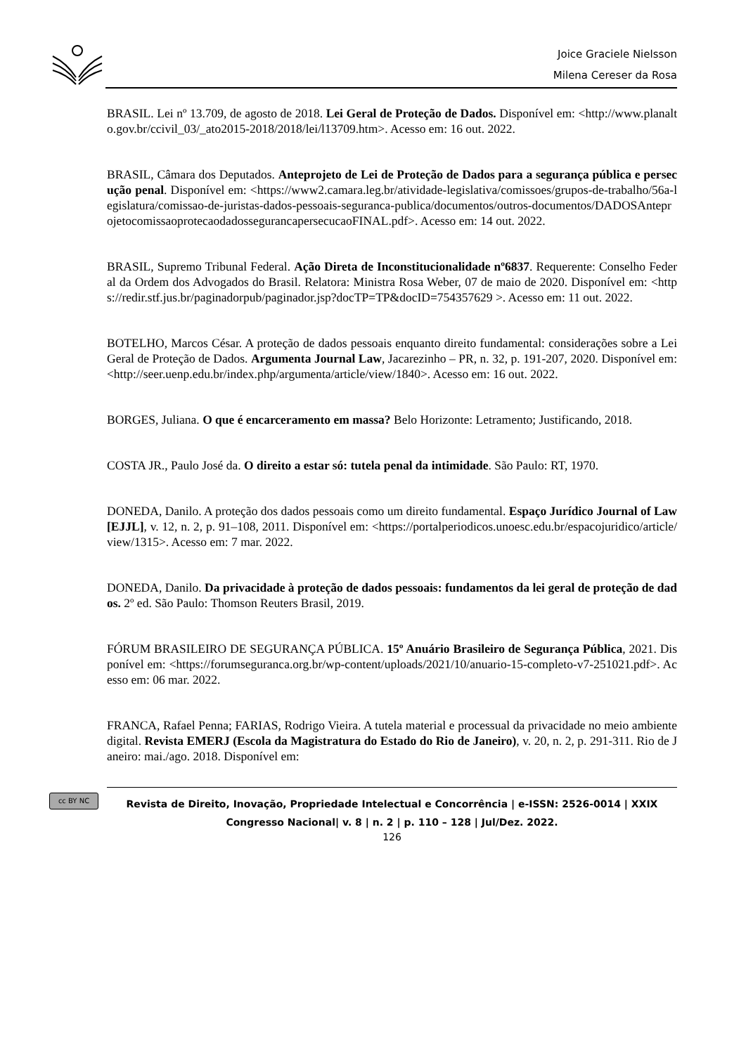Joice Graciele Nielsson
Milena Cereser da Rosa
BRASIL. Lei nº 13.709, de agosto de 2018. Lei Geral de Proteção de Dados. Disponível em: <http://www.planalto.gov.br/ccivil_03/_ato2015-2018/2018/lei/l13709.htm>. Acesso em: 16 out. 2022.
BRASIL, Câmara dos Deputados. Anteprojeto de Lei de Proteção de Dados para a segurança pública e persecução penal. Disponível em: <https://www2.camara.leg.br/atividade-legislativa/comissoes/grupos-de-trabalho/56a-legislatura/comissao-de-juristas-dados-pessoais-seguranca-publica/documentos/outros-documentos/DADOSAnteprojetocomissaoprotecaodadossegurancapersecucaoFINAL.pdf>. Acesso em: 14 out. 2022.
BRASIL, Supremo Tribunal Federal. Ação Direta de Inconstitucionalidade nº6837. Requerente: Conselho Federal da Ordem dos Advogados do Brasil. Relatora: Ministra Rosa Weber, 07 de maio de 2020. Disponível em: <https://redir.stf.jus.br/paginadorpub/paginador.jsp?docTP=TP&docID=754357629 >. Acesso em: 11 out. 2022.
BOTELHO, Marcos César. A proteção de dados pessoais enquanto direito fundamental: considerações sobre a Lei Geral de Proteção de Dados. Argumenta Journal Law, Jacarezinho – PR, n. 32, p. 191-207, 2020. Disponível em: <http://seer.uenp.edu.br/index.php/argumenta/article/view/1840>. Acesso em: 16 out. 2022.
BORGES, Juliana. O que é encarceramento em massa? Belo Horizonte: Letramento; Justificando, 2018.
COSTA JR., Paulo José da. O direito a estar só: tutela penal da intimidade. São Paulo: RT, 1970.
DONEDA, Danilo. A proteção dos dados pessoais como um direito fundamental. Espaço Jurídico Journal of Law [EJJL], v. 12, n. 2, p. 91–108, 2011. Disponível em: <https://portalperiodicos.unoesc.edu.br/espacojuridico/article/view/1315>. Acesso em: 7 mar. 2022.
DONEDA, Danilo. Da privacidade à proteção de dados pessoais: fundamentos da lei geral de proteção de dados. 2º ed. São Paulo: Thomson Reuters Brasil, 2019.
FÓRUM BRASILEIRO DE SEGURANÇA PÚBLICA. 15º Anuário Brasileiro de Segurança Pública, 2021. Disponível em: <https://forumseguranca.org.br/wp-content/uploads/2021/10/anuario-15-completo-v7-251021.pdf>. Acesso em: 06 mar. 2022.
FRANCA, Rafael Penna; FARIAS, Rodrigo Vieira. A tutela material e processual da privacidade no meio ambiente digital. Revista EMERJ (Escola da Magistratura do Estado do Rio de Janeiro), v. 20, n. 2, p. 291-311. Rio de Janeiro: mai./ago. 2018. Disponível em:
cc BY NC
Revista de Direito, Inovação, Propriedade Intelectual e Concorrência | e-ISSN: 2526-0014 | XXIX Congresso Nacional| v. 8 | n. 2 | p. 110 – 128 | Jul/Dez. 2022.
126